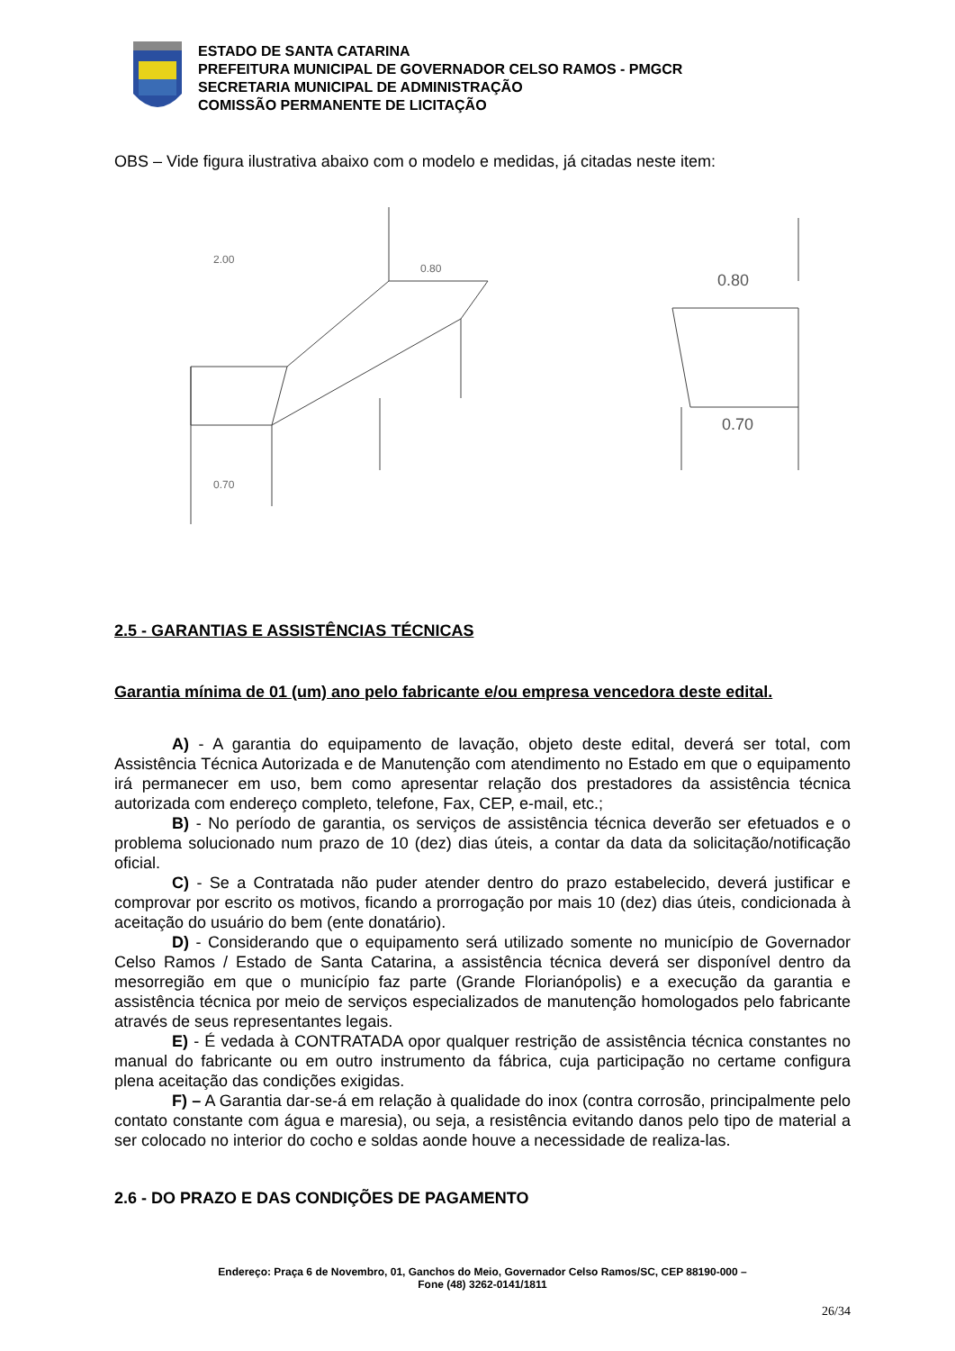ESTADO DE SANTA CATARINA
PREFEITURA MUNICIPAL DE GOVERNADOR CELSO RAMOS - PMGCR
SECRETARIA MUNICIPAL DE ADMINISTRAÇÃO
COMISSÃO PERMANENTE DE LICITAÇÃO
OBS – Vide figura ilustrativa abaixo com o modelo e medidas, já citadas neste item:
2.00
0.80
0.70
0.80
0.70
2.5 - GARANTIAS E ASSISTÊNCIAS TÉCNICAS
Garantia mínima de 01 (um) ano pelo fabricante e/ou empresa vencedora deste edital.
A) - A garantia do equipamento de lavação, objeto deste edital, deverá ser total, com Assistência Técnica Autorizada e de Manutenção com atendimento no Estado em que o equipamento irá permanecer em uso, bem como apresentar relação dos prestadores da assistência técnica autorizada com endereço completo, telefone, Fax, CEP, e-mail, etc.;
B) - No período de garantia, os serviços de assistência técnica deverão ser efetuados e o problema solucionado num prazo de 10 (dez) dias úteis, a contar da data da solicitação/notificação oficial.
C) - Se a Contratada não puder atender dentro do prazo estabelecido, deverá justificar e comprovar por escrito os motivos, ficando a prorrogação por mais 10 (dez) dias úteis, condicionada à aceitação do usuário do bem (ente donatário).
D) - Considerando que o equipamento será utilizado somente no município de Governador Celso Ramos / Estado de Santa Catarina, a assistência técnica deverá ser disponível dentro da mesorregião em que o município faz parte (Grande Florianópolis) e a execução da garantia e assistência técnica por meio de serviços especializados de manutenção homologados pelo fabricante através de seus representantes legais.
E) - É vedada à CONTRATADA opor qualquer restrição de assistência técnica constantes no manual do fabricante ou em outro instrumento da fábrica, cuja participação no certame configura plena aceitação das condições exigidas.
F) – A Garantia dar-se-á em relação à qualidade do inox (contra corrosão, principalmente pelo contato constante com água e maresia), ou seja, a resistência evitando danos pelo tipo de material a ser colocado no interior do cocho e soldas aonde houve a necessidade de realiza-las.
2.6 - DO PRAZO E DAS CONDIÇÕES DE PAGAMENTO
Endereço: Praça 6 de Novembro, 01, Ganchos do Meio, Governador Celso Ramos/SC, CEP 88190-000 –
Fone (48) 3262-0141/1811
26/34